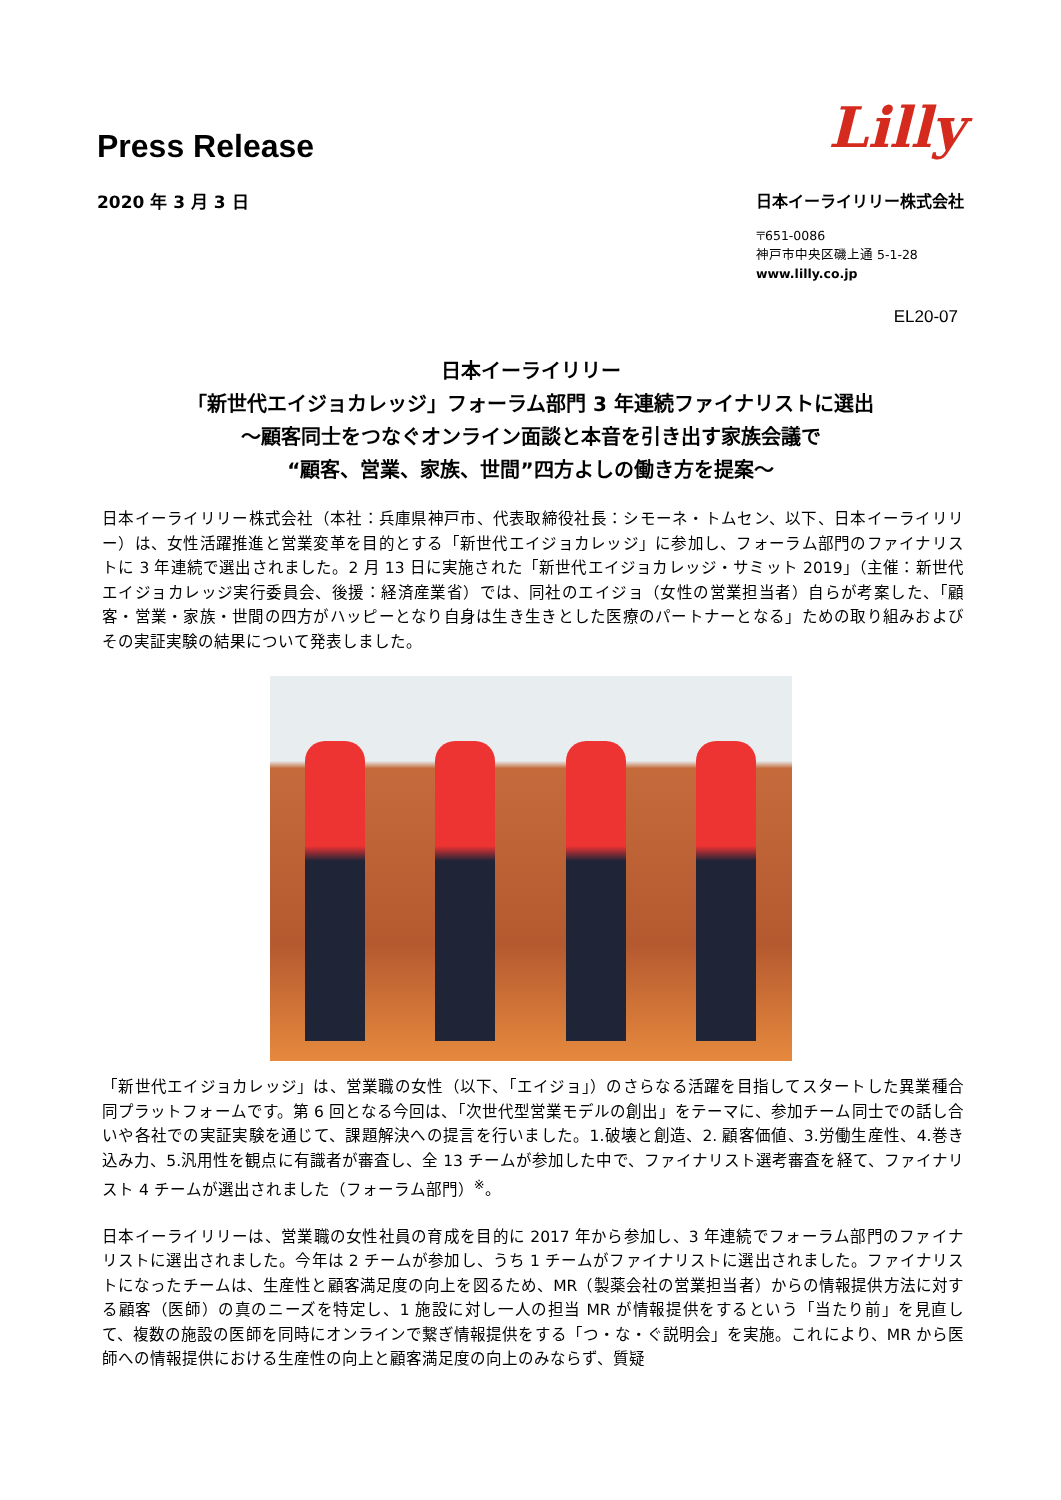Press Release
Lilly
2020 年 3 月 3 日 日本イーライリリー株式会社
〒651-0086
神戸市中央区磯上通 5-1-28
www.lilly.co.jp
EL20-07
日本イーライリリー
「新世代エイジョカレッジ」フォーラム部門 3 年連続ファイナリストに選出
～顧客同士をつなぐオンライン面談と本音を引き出す家族会議で
“顧客、営業、家族、世間”四方よしの働き方を提案～
日本イーライリリー株式会社（本社：兵庫県神戸市、代表取締役社長：シモーネ・トムセン、以下、日本イーライリリー）は、女性活躍推進と営業変革を目的とする「新世代エイジョカレッジ」に参加し、フォーラム部門のファイナリストに 3 年連続で選出されました。2 月 13 日に実施された「新世代エイジョカレッジ・サミット 2019」（主催：新世代エイジョカレッジ実行委員会、後援：経済産業省）では、同社のエイジョ（女性の営業担当者）自らが考案した、「顧客・営業・家族・世間の四方がハッピーとなり自身は生き生きとした医療のパートナーとなる」ための取り組みおよびその実証実験の結果について発表しました。
「新世代エイジョカレッジ」は、営業職の女性（以下、「エイジョ」）のさらなる活躍を目指してスタートした異業種合同プラットフォームです。第 6 回となる今回は、「次世代型営業モデルの創出」をテーマに、参加チーム同士での話し合いや各社での実証実験を通じて、課題解決への提言を行いました。1.破壊と創造、2. 顧客価値、3.労働生産性、4.巻き込み力、5.汎用性を観点に有識者が審査し、全 13 チームが参加した中で、ファイナリスト選考審査を経て、ファイナリスト 4 チームが選出されました（フォーラム部門）<sup>※</sup>。
日本イーライリリーは、営業職の女性社員の育成を目的に 2017 年から参加し、3 年連続でフォーラム部門のファイナリストに選出されました。今年は 2 チームが参加し、うち 1 チームがファイナリストに選出されました。ファイナリストになったチームは、生産性と顧客満足度の向上を図るため、MR（製薬会社の営業担当者）からの情報提供方法に対する顧客（医師）の真のニーズを特定し、1 施設に対し一人の担当 MR が情報提供をするという「当たり前」を見直して、複数の施設の医師を同時にオンラインで繋ぎ情報提供をする「つ・な・ぐ説明会」を実施。これにより、MR から医師への情報提供における生産性の向上と顧客満足度の向上のみならず、質疑